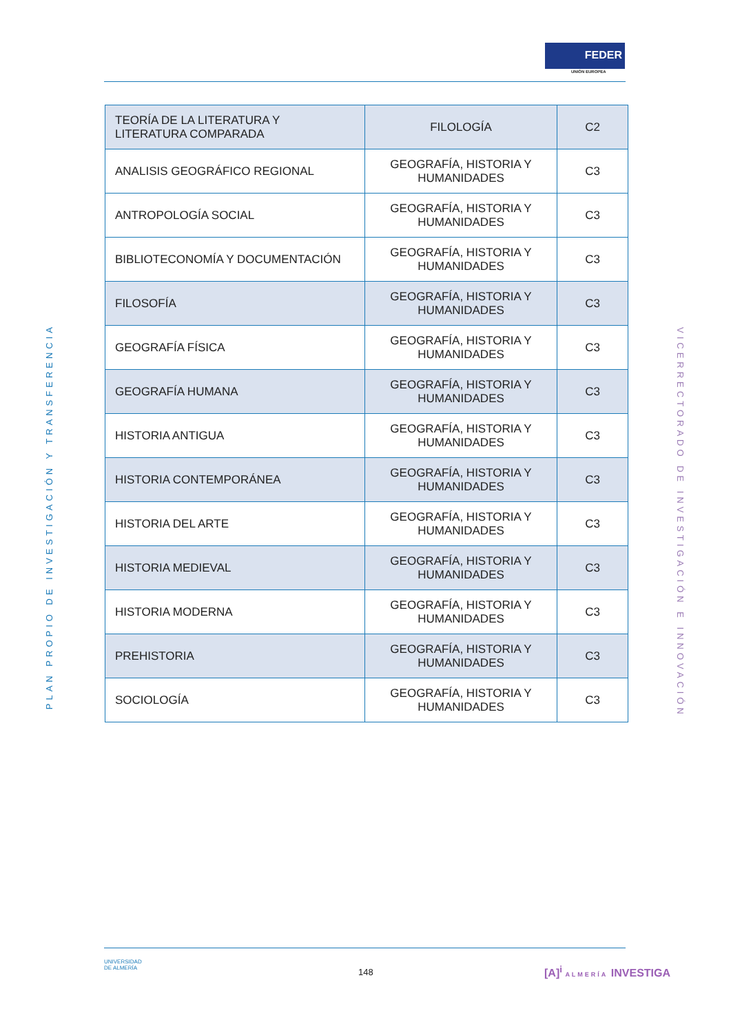FEDER
UNIÓN EUROPEA
| TEORÍA DE LA LITERATURA Y LITERATURA COMPARADA | FILOLOGÍA | C2 |
| ANALISIS GEOGRÁFICO REGIONAL | GEOGRAFÍA, HISTORIA Y HUMANIDADES | C3 |
| ANTROPOLOGÍA SOCIAL | GEOGRAFÍA, HISTORIA Y HUMANIDADES | C3 |
| BIBLIOTECONOMÍA Y DOCUMENTACIÓN | GEOGRAFÍA, HISTORIA Y HUMANIDADES | C3 |
| FILOSOFÍA | GEOGRAFÍA, HISTORIA Y HUMANIDADES | C3 |
| GEOGRAFÍA FÍSICA | GEOGRAFÍA, HISTORIA Y HUMANIDADES | C3 |
| GEOGRAFÍA HUMANA | GEOGRAFÍA, HISTORIA Y HUMANIDADES | C3 |
| HISTORIA ANTIGUA | GEOGRAFÍA, HISTORIA Y HUMANIDADES | C3 |
| HISTORIA CONTEMPORÁNEA | GEOGRAFÍA, HISTORIA Y HUMANIDADES | C3 |
| HISTORIA DEL ARTE | GEOGRAFÍA, HISTORIA Y HUMANIDADES | C3 |
| HISTORIA MEDIEVAL | GEOGRAFÍA, HISTORIA Y HUMANIDADES | C3 |
| HISTORIA MODERNA | GEOGRAFÍA, HISTORIA Y HUMANIDADES | C3 |
| PREHISTORIA | GEOGRAFÍA, HISTORIA Y HUMANIDADES | C3 |
| SOCIOLOGÍA | GEOGRAFÍA, HISTORIA Y HUMANIDADES | C3 |
PLAN PROPIO DE INVESTIGACIÓN Y TRANSFERENCIA
VICERRECTORADO DE INVESTIGACIÓN E INNOVACIÓN
UNIVERSIDAD
DE ALMERÍA
148 [A]<sup>i</sup> ALMERÍA INVESTIGA